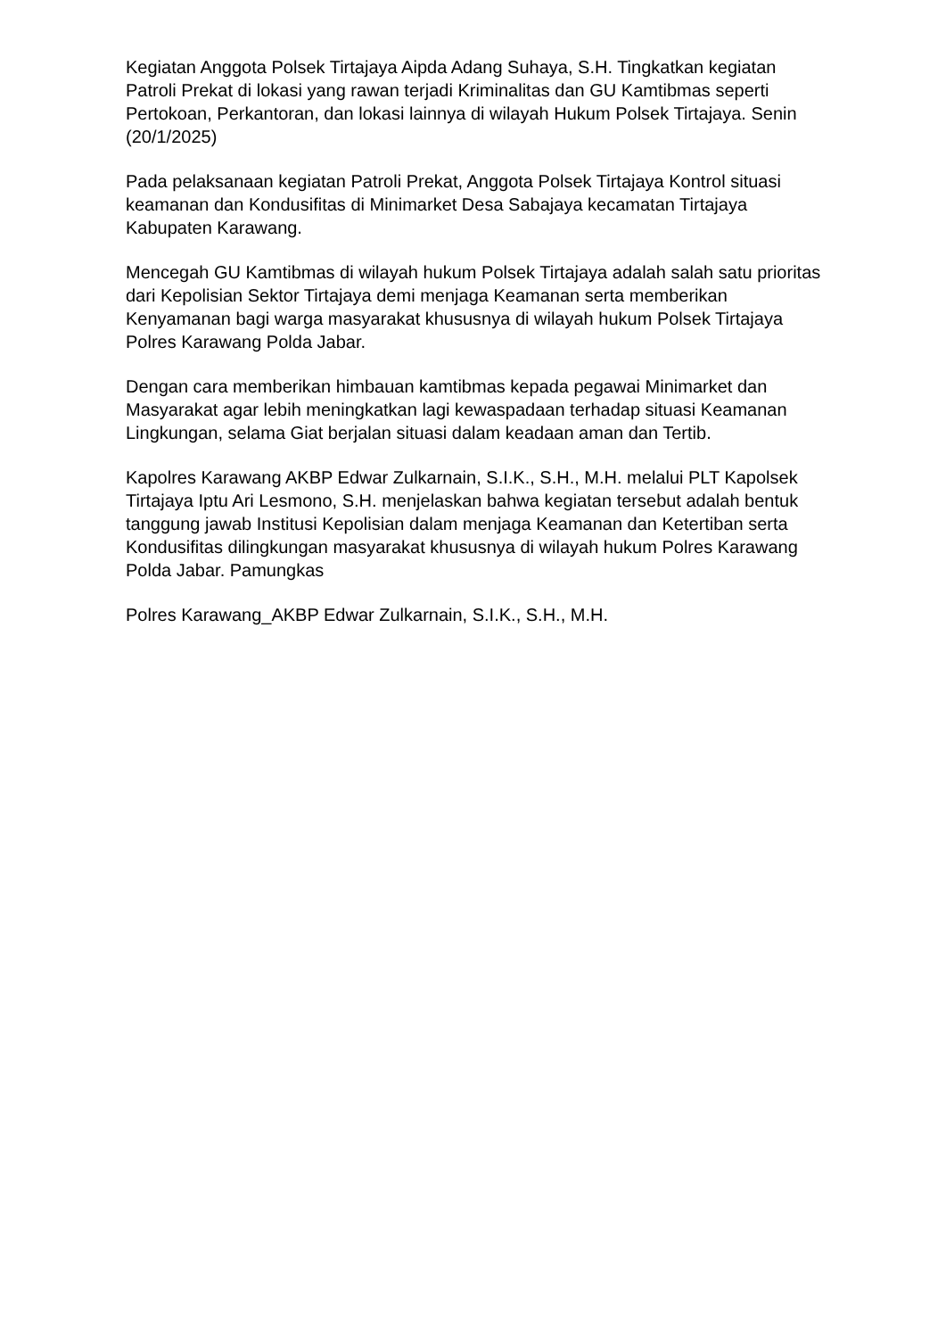Kegiatan Anggota Polsek Tirtajaya Aipda Adang Suhaya, S.H. Tingkatkan kegiatan Patroli Prekat di lokasi yang rawan terjadi Kriminalitas dan GU Kamtibmas seperti Pertokoan, Perkantoran, dan lokasi lainnya di wilayah Hukum Polsek Tirtajaya. Senin (20/1/2025)
Pada pelaksanaan kegiatan Patroli Prekat, Anggota Polsek Tirtajaya Kontrol situasi keamanan dan Kondusifitas di Minimarket Desa Sabajaya kecamatan Tirtajaya Kabupaten Karawang.
Mencegah GU Kamtibmas di wilayah hukum Polsek Tirtajaya adalah salah satu prioritas dari Kepolisian Sektor Tirtajaya demi menjaga Keamanan serta memberikan Kenyamanan bagi warga masyarakat khususnya di wilayah hukum Polsek Tirtajaya Polres Karawang Polda Jabar.
Dengan cara memberikan himbauan kamtibmas kepada pegawai Minimarket dan Masyarakat agar lebih meningkatkan lagi kewaspadaan terhadap situasi Keamanan Lingkungan, selama Giat berjalan situasi dalam keadaan aman dan Tertib.
Kapolres Karawang AKBP Edwar Zulkarnain, S.I.K., S.H., M.H. melalui PLT Kapolsek Tirtajaya Iptu Ari Lesmono, S.H. menjelaskan bahwa kegiatan tersebut adalah bentuk tanggung jawab Institusi Kepolisian dalam menjaga Keamanan dan Ketertiban serta Kondusifitas dilingkungan masyarakat khususnya di wilayah hukum Polres Karawang Polda Jabar. Pamungkas
Polres Karawang_AKBP Edwar Zulkarnain, S.I.K., S.H., M.H.